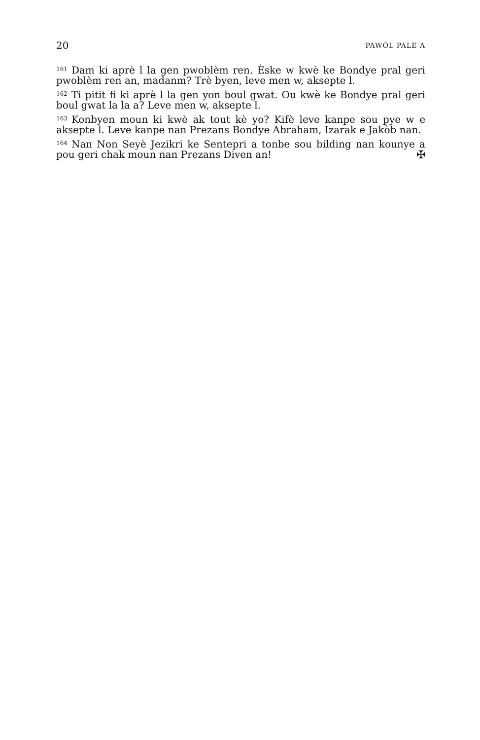20 PAWÒL PALE A
<sup>161</sup> Dam ki aprè l la gen pwoblèm ren. Èske w kwè ke Bondye pral geri pwoblèm ren an, madanm? Trè byen, leve men w, aksepte l.
<sup>162</sup>Ti pitit fi ki aprè l la gen yon boul gwat. Ou kwè ke Bondye pral geri boul gwat la la a? Leve men w, aksepte l.
<sup>163</sup> Konbyen moun ki kwè ak tout kè yo? Kifè leve kanpe sou pye w e aksepte l. Leve kanpe nan Prezans Bondye Abraham, Izarak e Jakòb nan.
<sup>164</sup> Nan Non Seyè Jezikri ke Sentepri a tonbe sou bilding nan kounye a pou geri chak moun nan Prezans Diven an! ✠